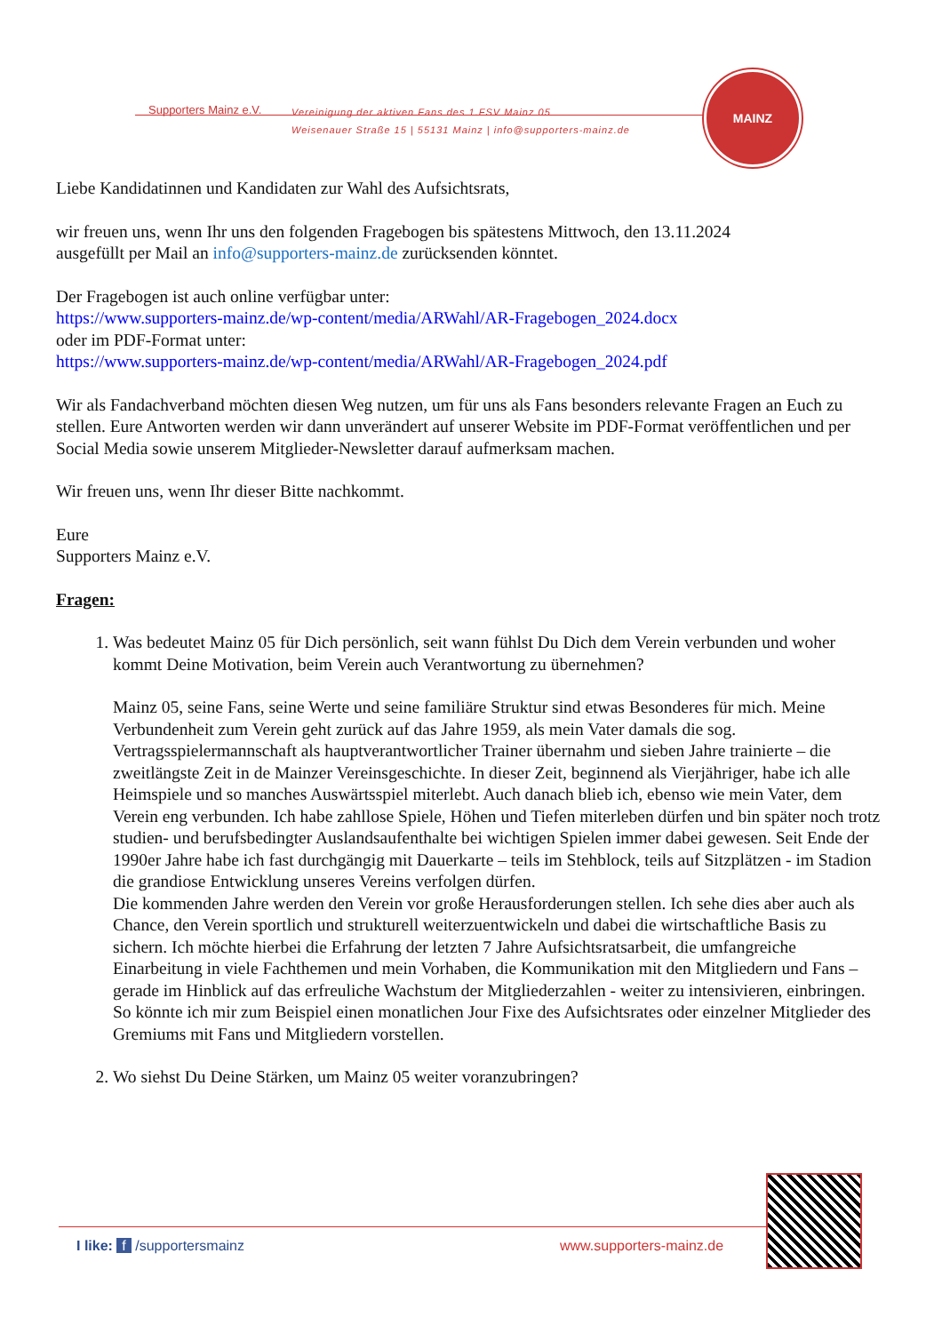Supporters Mainz e.V.
Vereinigung der aktiven Fans des 1.FSV Mainz 05
Weisenauer Straße 15 | 55131 Mainz | info@supporters-mainz.de
MAINZ
Liebe Kandidatinnen und Kandidaten zur Wahl des Aufsichtsrats,
wir freuen uns, wenn Ihr uns den folgenden Fragebogen bis spätestens Mittwoch, den 13.11.2024
ausgefüllt per Mail an info@supporters-mainz.de zurücksenden könntet.
Der Fragebogen ist auch online verfügbar unter:
https://www.supporters-mainz.de/wp-content/media/ARWahl/AR-Fragebogen_2024.docx
oder im PDF-Format unter:
https://www.supporters-mainz.de/wp-content/media/ARWahl/AR-Fragebogen_2024.pdf
Wir als Fandachverband möchten diesen Weg nutzen, um für uns als Fans besonders relevante Fragen an Euch zu stellen. Eure Antworten werden wir dann unverändert auf unserer Website im PDF-Format veröffentlichen und per Social Media sowie unserem Mitglieder-Newsletter darauf aufmerksam machen.
Wir freuen uns, wenn Ihr dieser Bitte nachkommt.
Eure
Supporters Mainz e.V.
Fragen:
1. Was bedeutet Mainz 05 für Dich persönlich, seit wann fühlst Du Dich dem Verein verbunden und woher kommt Deine Motivation, beim Verein auch Verantwortung zu übernehmen?
Mainz 05, seine Fans, seine Werte und seine familiäre Struktur sind etwas Besonderes für mich. Meine Verbundenheit zum Verein geht zurück auf das Jahre 1959, als mein Vater damals die sog. Vertragsspielermannschaft als hauptverantwortlicher Trainer übernahm und sieben Jahre trainierte – die zweitlängste Zeit in de Mainzer Vereinsgeschichte. In dieser Zeit, beginnend als Vierjähriger, habe ich alle Heimspiele und so manches Auswärtsspiel miterlebt. Auch danach blieb ich, ebenso wie mein Vater, dem Verein eng verbunden. Ich habe zahllose Spiele, Höhen und Tiefen miterleben dürfen und bin später noch trotz studien- und berufsbedingter Auslandsaufenthalte bei wichtigen Spielen immer dabei gewesen. Seit Ende der 1990er Jahre habe ich fast durchgängig mit Dauerkarte – teils im Stehblock, teils auf Sitzplätzen - im Stadion die grandiose Entwicklung unseres Vereins verfolgen dürfen.
Die kommenden Jahre werden den Verein vor große Herausforderungen stellen. Ich sehe dies aber auch als Chance, den Verein sportlich und strukturell weiterzuentwickeln und dabei die wirtschaftliche Basis zu sichern. Ich möchte hierbei die Erfahrung der letzten 7 Jahre Aufsichtsratsarbeit, die umfangreiche Einarbeitung in viele Fachthemen und mein Vorhaben, die Kommunikation mit den Mitgliedern und Fans – gerade im Hinblick auf das erfreuliche Wachstum der Mitgliederzahlen - weiter zu intensivieren, einbringen. So könnte ich mir zum Beispiel einen monatlichen Jour Fixe des Aufsichtsrates oder einzelner Mitglieder des Gremiums mit Fans und Mitgliedern vorstellen.
2. Wo siehst Du Deine Stärken, um Mainz 05 weiter voranzubringen?
I like: f /supportersmainz www.supporters-mainz.de